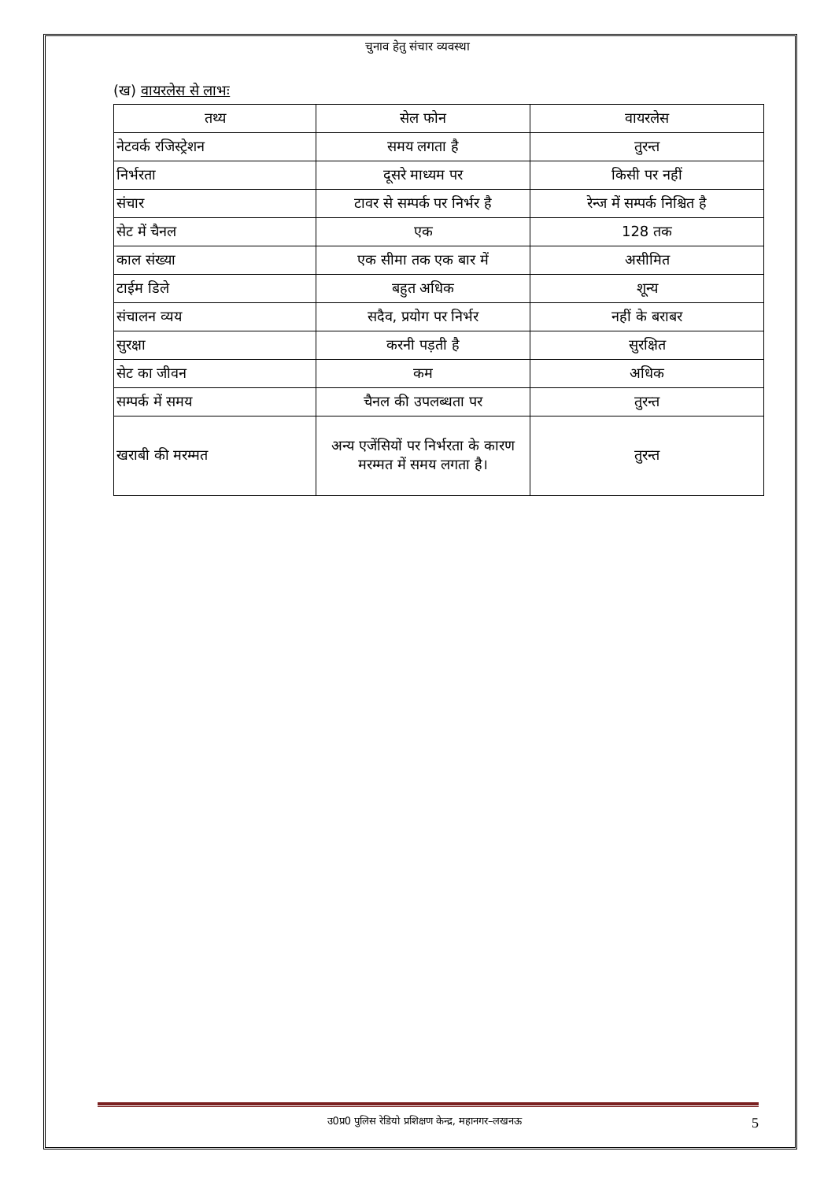चुनाव हेतु संचार व्यवस्था
(ख) वायरलेस से लाभः
| तथ्य | सेल फोन | वायरलेस |
| --- | --- | --- |
| नेटवर्क रजिस्ट्रेशन | समय लगता है | तुरन्त |
| निर्भरता | दूसरे माध्यम पर | किसी पर नहीं |
| संचार | टावर से सम्पर्क पर निर्भर है | रेन्ज में सम्पर्क निश्चित है |
| सेट में चैनल | एक | 128 तक |
| काल संख्या | एक सीमा तक एक बार में | असीमित |
| टाईम डिले | बहुत अधिक | शून्य |
| संचालन व्यय | सदैव, प्रयोग पर निर्भर | नहीं के बराबर |
| सुरक्षा | करनी पड़ती है | सुरक्षित |
| सेट का जीवन | कम | अधिक |
| सम्पर्क में समय | चैनल की उपलब्धता पर | तुरन्त |
| खराबी की मरम्मत | अन्य एजेंसियों पर निर्भरता के कारण मरम्मत में समय लगता है। | तुरन्त |
उ0प्र0 पुलिस रेडियो प्रशिक्षण केन्द्र, महानगर–लखनऊ 5